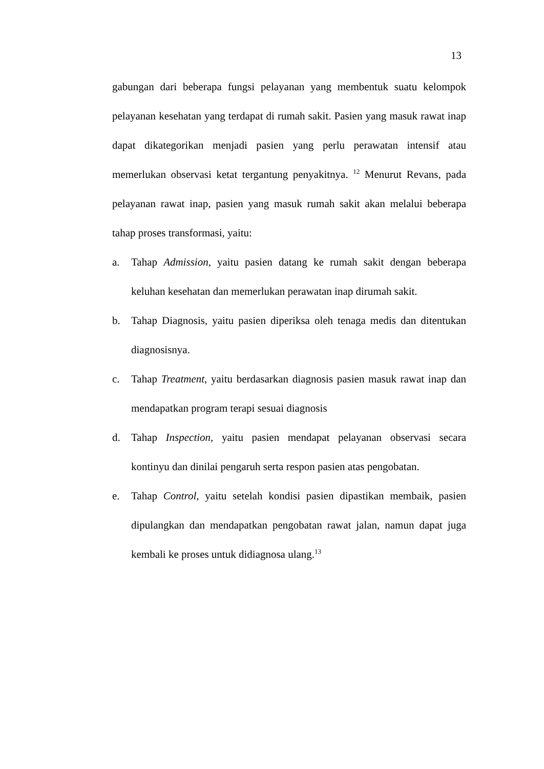13
gabungan dari beberapa fungsi pelayanan yang membentuk suatu kelompok pelayanan kesehatan yang terdapat di rumah sakit. Pasien yang masuk rawat inap dapat dikategorikan menjadi pasien yang perlu perawatan intensif atau memerlukan observasi ketat tergantung penyakitnya. <sup>12</sup> Menurut Revans, pada pelayanan rawat inap, pasien yang masuk rumah sakit akan melalui beberapa tahap proses transformasi, yaitu:
a. Tahap Admission, yaitu pasien datang ke rumah sakit dengan beberapa keluhan kesehatan dan memerlukan perawatan inap dirumah sakit.
b. Tahap Diagnosis, yaitu pasien diperiksa oleh tenaga medis dan ditentukan diagnosisnya.
c. Tahap Treatment, yaitu berdasarkan diagnosis pasien masuk rawat inap dan mendapatkan program terapi sesuai diagnosis
d. Tahap Inspection, yaitu pasien mendapat pelayanan observasi secara kontinyu dan dinilai pengaruh serta respon pasien atas pengobatan.
e. Tahap Control, yaitu setelah kondisi pasien dipastikan membaik, pasien dipulangkan dan mendapatkan pengobatan rawat jalan, namun dapat juga kembali ke proses untuk didiagnosa ulang.<sup>13</sup>